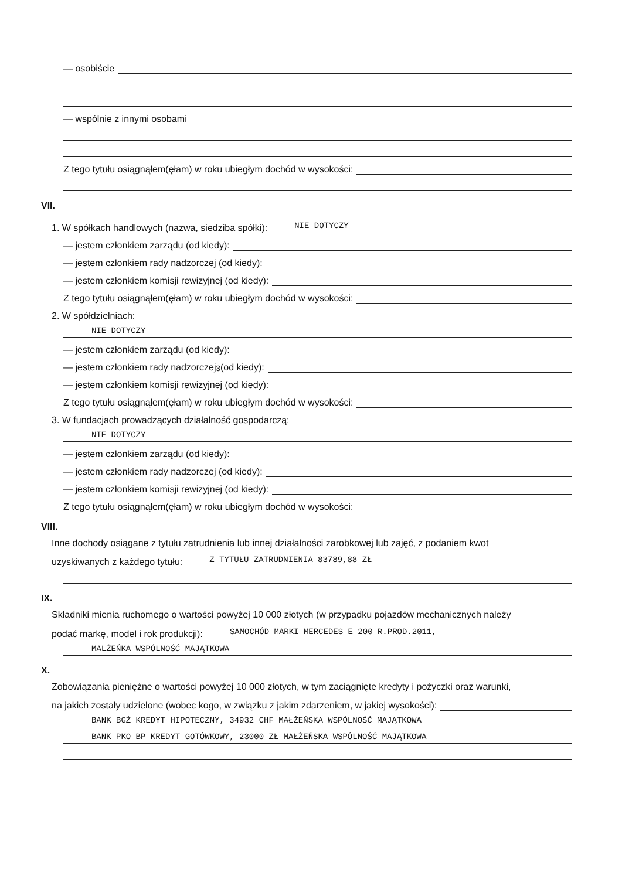— osobiście
— wspólnie z innymi osobami
Z tego tytułu osiągnąłem(ęłam) w roku ubiegłym dochód w wysokości:
VII.
1. W spółkach handlowych (nazwa, siedziba spółki):
NIE DOTYCZY
— jestem członkiem zarządu (od kiedy):
— jestem członkiem rady nadzorczej (od kiedy):
— jestem członkiem komisji rewizyjnej (od kiedy):
Z tego tytułu osiągnąłem(ęłam) w roku ubiegłym dochód w wysokości:
2. W spółdzielniach:
NIE DOTYCZY
— jestem członkiem zarządu (od kiedy):
— jestem członkiem rady nadzorczej<sup>3</sup> (od kiedy):
— jestem członkiem komisji rewizyjnej (od kiedy):
Z tego tytułu osiągnąłem(ęłam) w roku ubiegłym dochód w wysokości:
3. W fundacjach prowadzących działalność gospodarczą:
NIE DOTYCZY
— jestem członkiem zarządu (od kiedy):
— jestem członkiem rady nadzorczej (od kiedy):
— jestem członkiem komisji rewizyjnej (od kiedy):
Z tego tytułu osiągnąłem(ęłam) w roku ubiegłym dochód w wysokości:
VIII.
Inne dochody osiągane z tytułu zatrudnienia lub innej działalności zarobkowej lub zajęć, z podaniem kwot
uzyskiwanych z każdego tytułu:
Z TYTUŁU ZATRUDNIENIA 83789,88 ZŁ
IX.
Składniki mienia ruchomego o wartości powyżej 10 000 złotych (w przypadku pojazdów mechanicznych należy
podać markę, model i rok produkcji):
SAMOCHÓD MARKI MERCEDES E 200 R.PROD.2011,
MALŻEŃKA WSPÓLNOŚĆ MAJĄTKOWA
X.
Zobowiązania pieniężne o wartości powyżej 10 000 złotych, w tym zaciągnięte kredyty i pożyczki oraz warunki,
na jakich zostały udzielone (wobec kogo, w związku z jakim zdarzeniem, w jakiej wysokości):
BANK BGŻ KREDYT HIPOTECZNY, 34932 CHF MAŁŻEŃSKA WSPÓLNOŚĆ MAJĄTKOWA
BANK PKO BP KREDYT GOTÓWKOWY, 23000 ZŁ MAŁŻEŃSKA WSPÓLNOŚĆ MAJĄTKOWA